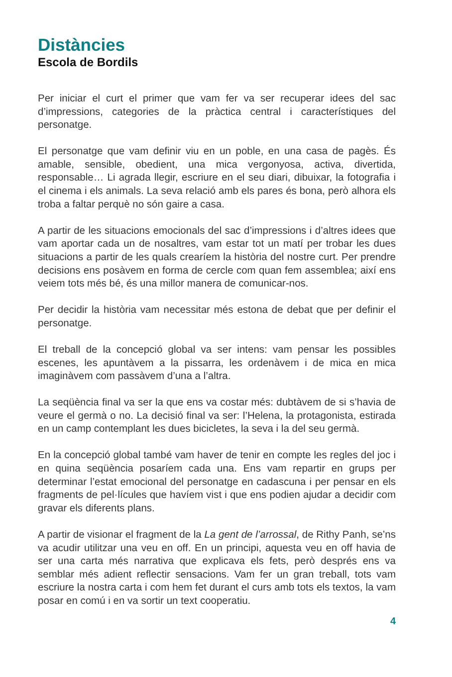Distàncies
Escola de Bordils
Per iniciar el curt el primer que vam fer va ser recuperar idees del sac d’impressions, categories de la pràctica central i característiques del personatge.
El personatge que vam definir viu en un poble, en una casa de pagès. És amable, sensible, obedient, una mica vergonyosa, activa, divertida, responsable… Li agrada llegir, escriure en el seu diari, dibuixar, la fotografia i el cinema i els animals. La seva relació amb els pares és bona, però alhora els troba a faltar perquè no són gaire a casa.
A partir de les situacions emocionals del sac d’impressions i d’altres idees que vam aportar cada un de nosaltres, vam estar tot un matí per trobar les dues situacions a partir de les quals crearíem la història del nostre curt. Per prendre decisions ens posàvem en forma de cercle com quan fem assemblea; així ens veiem tots més bé, és una millor manera de comunicar-nos.
Per decidir la història vam necessitar més estona de debat que per definir el personatge.
El treball de la concepció global va ser intens: vam pensar les possibles escenes, les apuntàvem a la pissarra, les ordenàvem i de mica en mica imaginàvem com passàvem d’una a l’altra.
La seqüència final va ser la que ens va costar més: dubtàvem de si s’havia de veure el germà o no. La decisió final va ser: l’Helena, la protagonista, estirada en un camp contemplant les dues bicicletes, la seva i la del seu germà.
En la concepció global també vam haver de tenir en compte les regles del joc i en quina seqüència posaríem cada una. Ens vam repartir en grups per determinar l’estat emocional del personatge en cadascuna i per pensar en els fragments de pel·lícules que havíem vist i que ens podien ajudar a decidir com gravar els diferents plans.
A partir de visionar el fragment de la La gent de l’arrossal, de Rithy Panh, se’ns va acudir utilitzar una veu en off. En un principi, aquesta veu en off havia de ser una carta més narrativa que explicava els fets, però després ens va semblar més adient reflectir sensacions. Vam fer un gran treball, tots vam escriure la nostra carta i com hem fet durant el curs amb tots els textos, la vam posar en comú i en va sortir un text cooperatiu.
4